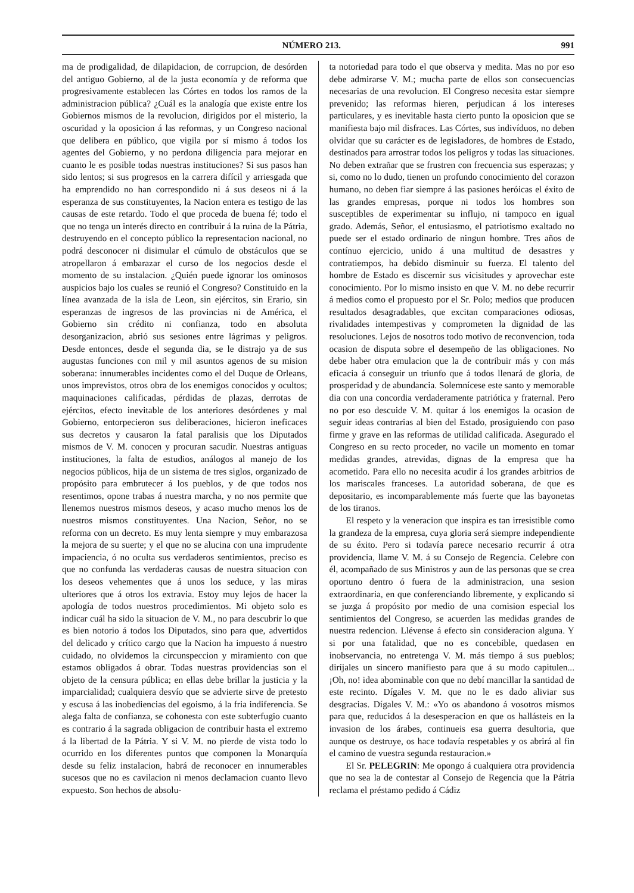NÚMERO 213. 991
ma de prodigalidad, de dilapidacion, de corrupcion, de desórden del antiguo Gobierno, al de la justa economía y de reforma que progresivamente establecen las Córtes en todos los ramos de la administracion pública? ¿Cuál es la analogía que existe entre los Gobiernos mismos de la revolucion, dirigidos por el misterio, la oscuridad y la oposicion á las reformas, y un Congreso nacional que delibera en público, que vigila por sí mismo á todos los agentes del Gobierno, y no perdona diligencia para mejorar en cuanto le es posible todas nuestras instituciones? Si sus pasos han sido lentos; si sus progresos en la carrera difícil y arriesgada que ha emprendido no han correspondido ni á sus deseos ni á la esperanza de sus constituyentes, la Nacion entera es testigo de las causas de este retardo. Todo el que proceda de buena fé; todo el que no tenga un interés directo en contribuir á la ruina de la Pátria, destruyendo en el concepto público la representacion nacional, no podrá desconocer ni disimular el cúmulo de obstáculos que se atropellaron á embarazar el curso de los negocios desde el momento de su instalacion. ¿Quién puede ignorar los ominosos auspicios bajo los cuales se reunió el Congreso? Constituido en la línea avanzada de la isla de Leon, sin ejércitos, sin Erario, sin esperanzas de ingresos de las provincias ni de América, el Gobierno sin crédito ni confianza, todo en absoluta desorganizacion, abrió sus sesiones entre lágrimas y peligros. Desde entonces, desde el segunda dia, se le distrajo ya de sus augustas funciones con mil y mil asuntos agenos de su mision soberana: innumerables incidentes como el del Duque de Orleans, unos imprevistos, otros obra de los enemigos conocidos y ocultos; maquinaciones calificadas, pérdidas de plazas, derrotas de ejércitos, efecto inevitable de los anteriores desórdenes y mal Gobierno, entorpecieron sus deliberaciones, hicieron ineficaces sus decretos y causaron la fatal paralisis que los Diputados mismos de V. M. conocen y procuran sacudir. Nuestras antiguas instituciones, la falta de estudios, análogos al manejo de los negocios públicos, hija de un sistema de tres siglos, organizado de propósito para embrutecer á los pueblos, y de que todos nos resentimos, opone trabas á nuestra marcha, y no nos permite que llenemos nuestros mismos deseos, y acaso mucho menos los de nuestros mismos constituyentes. Una Nacion, Señor, no se reforma con un decreto. Es muy lenta siempre y muy embarazosa la mejora de su suerte; y el que no se alucina con una imprudente impaciencia, ó no oculta sus verdaderos sentimientos, preciso es que no confunda las verdaderas causas de nuestra situacion con los deseos vehementes que á unos los seduce, y las miras ulteriores que á otros los extravia. Estoy muy lejos de hacer la apología de todos nuestros procedimientos. Mi objeto solo es indicar cuál ha sido la situacion de V. M., no para descubrir lo que es bien notorio á todos los Diputados, sino para que, advertidos del delicado y crítico cargo que la Nacion ha impuesto á nuestro cuidado, no olvidemos la circunspeccion y miramiento con que estamos obligados á obrar. Todas nuestras providencias son el objeto de la censura pública; en ellas debe brillar la justicia y la imparcialidad; cualquiera desvío que se advierte sirve de pretesto y escusa á las inobediencias del egoismo, á la fria indiferencia. Se alega falta de confianza, se cohonesta con este subterfugio cuanto es contrario á la sagrada obligacion de contribuir hasta el extremo á la libertad de la Pátria. Y si V. M. no pierde de vista todo lo ocurrido en los diferentes puntos que componen la Monarquía desde su feliz instalacion, habrá de reconocer en innumerables sucesos que no es cavilacion ni menos declamacion cuanto llevo expuesto. Son hechos de absolu-
ta notoriedad para todo el que observa y medita. Mas no por eso debe admirarse V. M.; mucha parte de ellos son consecuencias necesarias de una revolucion. El Congreso necesita estar siempre prevenido; las reformas hieren, perjudican á los intereses particulares, y es inevitable hasta cierto punto la oposicion que se manifiesta bajo mil disfraces. Las Córtes, sus indivíduos, no deben olvidar que su carácter es de legisladores, de hombres de Estado, destinados para arrostrar todos los peligros y todas las situaciones. No deben extrañar que se frustren con frecuencia sus esperazas; y si, como no lo dudo, tienen un profundo conocimiento del corazon humano, no deben fiar siempre á las pasiones heróicas el éxito de las grandes empresas, porque ni todos los hombres son susceptibles de experimentar su influjo, ni tampoco en igual grado. Además, Señor, el entusiasmo, el patriotismo exaltado no puede ser el estado ordinario de ningun hombre. Tres años de contínuo ejercicio, unido á una multitud de desastres y contratiempos, ha debido disminuir su fuerza. El talento del hombre de Estado es discernir sus vicisitudes y aprovechar este conocimiento. Por lo mismo insisto en que V. M. no debe recurrir á medios como el propuesto por el Sr. Polo; medios que producen resultados desagradables, que excitan comparaciones odiosas, rivalidades intempestivas y comprometen la dignidad de las resoluciones. Lejos de nosotros todo motivo de reconvencion, toda ocasion de disputa sobre el desempeño de las obligaciones. No debe haber otra emulacion que la de contribuir más y con más eficacia á conseguir un triunfo que á todos llenará de gloria, de prosperidad y de abundancia. Solemnícese este santo y memorable dia con una concordia verdaderamente patriótica y fraternal. Pero no por eso descuide V. M. quitar á los enemigos la ocasion de seguir ideas contrarias al bien del Estado, prosiguiendo con paso firme y grave en las reformas de utilidad calificada. Asegurado el Congreso en su recto proceder, no vacile un momento en tomar medidas grandes, atrevidas, dignas de la empresa que ha acometido. Para ello no necesita acudir á los grandes arbitrios de los mariscales franceses. La autoridad soberana, de que es depositario, es incomparablemente más fuerte que las bayonetas de los tiranos.
El respeto y la veneracion que inspira es tan irresistible como la grandeza de la empresa, cuya gloria será siempre independiente de su éxito. Pero si todavía parece necesario recurrir á otra providencia, llame V. M. á su Consejo de Regencia. Celebre con él, acompañado de sus Ministros y aun de las personas que se crea oportuno dentro ó fuera de la administracion, una sesion extraordinaria, en que conferenciando libremente, y explicando si se juzga á propósito por medio de una comision especial los sentimientos del Congreso, se acuerden las medidas grandes de nuestra redencion. Llévense á efecto sin consideracion alguna. Y si por una fatalidad, que no es concebible, quedasen en inobservancia, no entretenga V. M. más tiempo á sus pueblos; diríjales un sincero manifiesto para que á su modo capitulen... ¡Oh, no! idea abominable con que no debí mancillar la santidad de este recinto. Dígales V. M. que no le es dado aliviar sus desgracias. Dígales V. M.: «Yo os abandono á vosotros mismos para que, reducidos á la desesperacion en que os hallásteis en la invasion de los árabes, continueis esa guerra desultoria, que aunque os destruye, os hace todavía respetables y os abrirá al fin el camino de vuestra segunda restauracion.»
El Sr. PELEGRIN: Me opongo á cualquiera otra providencia que no sea la de contestar al Consejo de Regencia que la Pátria reclama el préstamo pedido á Cádiz